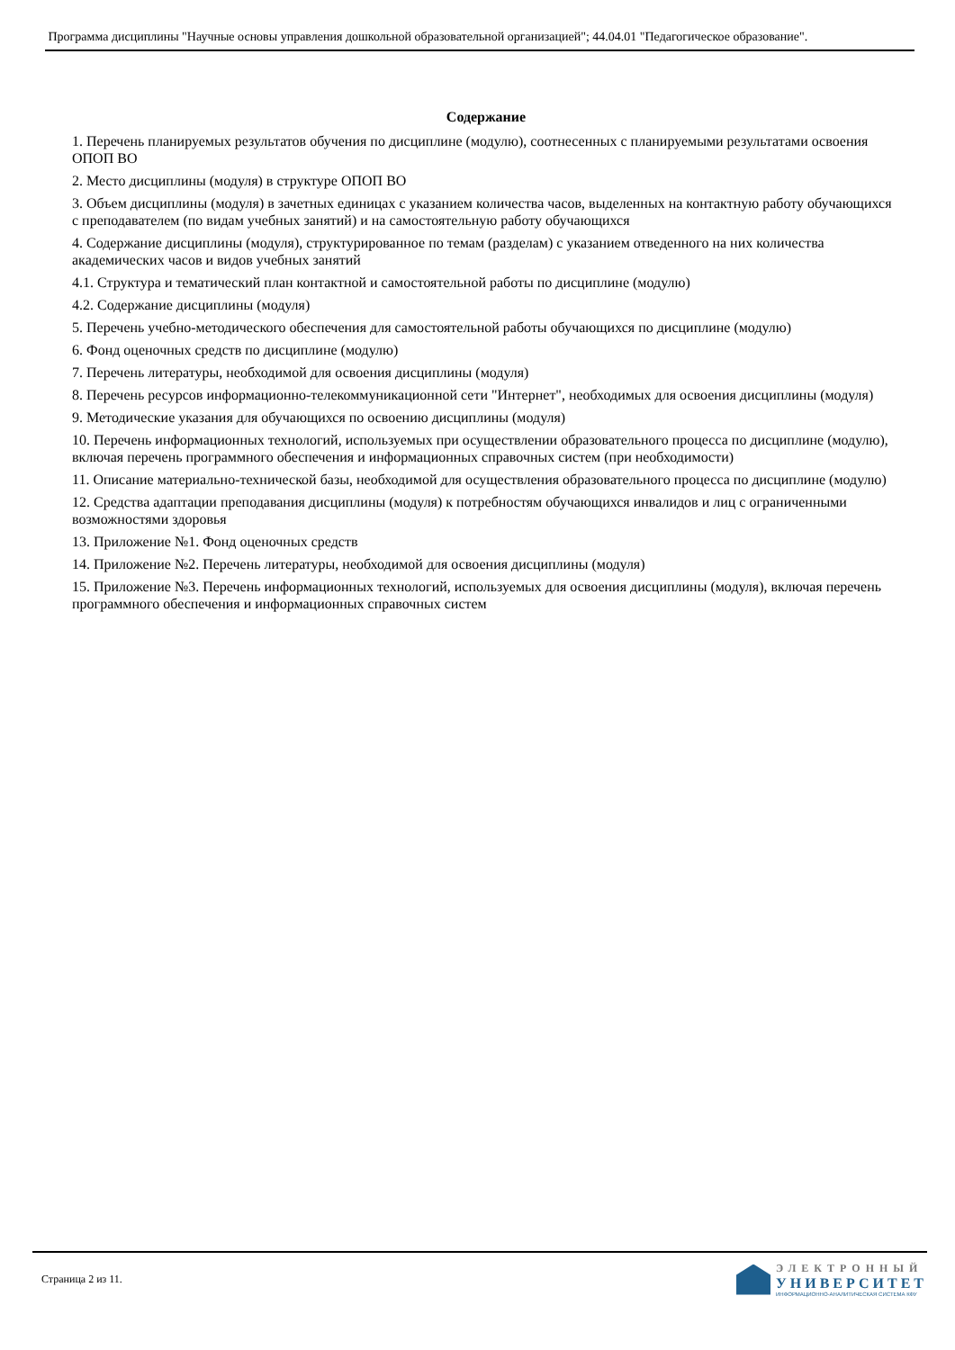Программа дисциплины "Научные основы управления дошкольной образовательной организацией"; 44.04.01 "Педагогическое образование".
Содержание
1. Перечень планируемых результатов обучения по дисциплине (модулю), соотнесенных с планируемыми результатами освоения ОПОП ВО
2. Место дисциплины (модуля) в структуре ОПОП ВО
3. Объем дисциплины (модуля) в зачетных единицах с указанием количества часов, выделенных на контактную работу обучающихся с преподавателем (по видам учебных занятий) и на самостоятельную работу обучающихся
4. Содержание дисциплины (модуля), структурированное по темам (разделам) с указанием отведенного на них количества академических часов и видов учебных занятий
4.1. Структура и тематический план контактной и самостоятельной работы по дисциплине (модулю)
4.2. Содержание дисциплины (модуля)
5. Перечень учебно-методического обеспечения для самостоятельной работы обучающихся по дисциплине (модулю)
6. Фонд оценочных средств по дисциплине (модулю)
7. Перечень литературы, необходимой для освоения дисциплины (модуля)
8. Перечень ресурсов информационно-телекоммуникационной сети "Интернет", необходимых для освоения дисциплины (модуля)
9. Методические указания для обучающихся по освоению дисциплины (модуля)
10. Перечень информационных технологий, используемых при осуществлении образовательного процесса по дисциплине (модулю), включая перечень программного обеспечения и информационных справочных систем (при необходимости)
11. Описание материально-технической базы, необходимой для осуществления образовательного процесса по дисциплине (модулю)
12. Средства адаптации преподавания дисциплины (модуля) к потребностям обучающихся инвалидов и лиц с ограниченными возможностями здоровья
13. Приложение №1. Фонд оценочных средств
14. Приложение №2. Перечень литературы, необходимой для освоения дисциплины (модуля)
15. Приложение №3. Перечень информационных технологий, используемых для освоения дисциплины (модуля), включая перечень программного обеспечения и информационных справочных систем
Страница 2 из 11.
ЭЛЕКТРОННЫЙ
УНИВЕРСИТЕТ
ИНФОРМАЦИОННО-АНАЛИТИЧЕСКАЯ СИСТЕМА КФУ